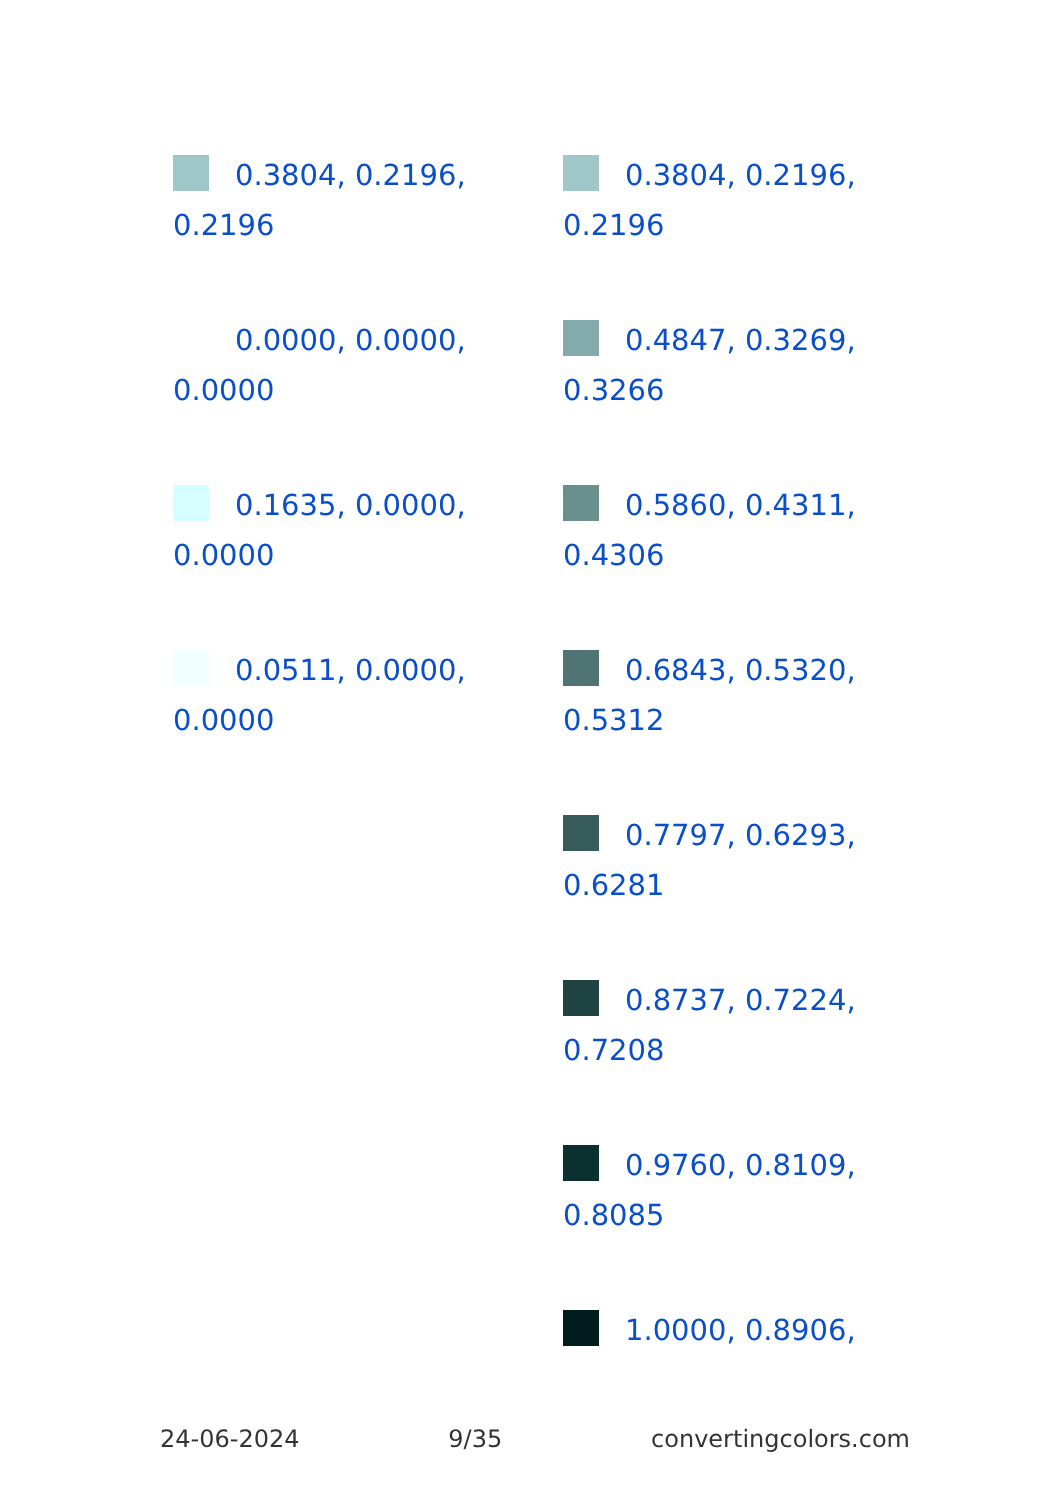0.3804, 0.2196, 0.2196
0.0000, 0.0000, 0.0000
0.1635, 0.0000, 0.0000
0.0511, 0.0000, 0.0000
0.3804, 0.2196, 0.2196
0.4847, 0.3269, 0.3266
0.5860, 0.4311, 0.4306
0.6843, 0.5320, 0.5312
0.7797, 0.6293, 0.6281
0.8737, 0.7224, 0.7208
0.9760, 0.8109, 0.8085
1.0000, 0.8906,
24-06-2024 9/35 convertingcolors.com